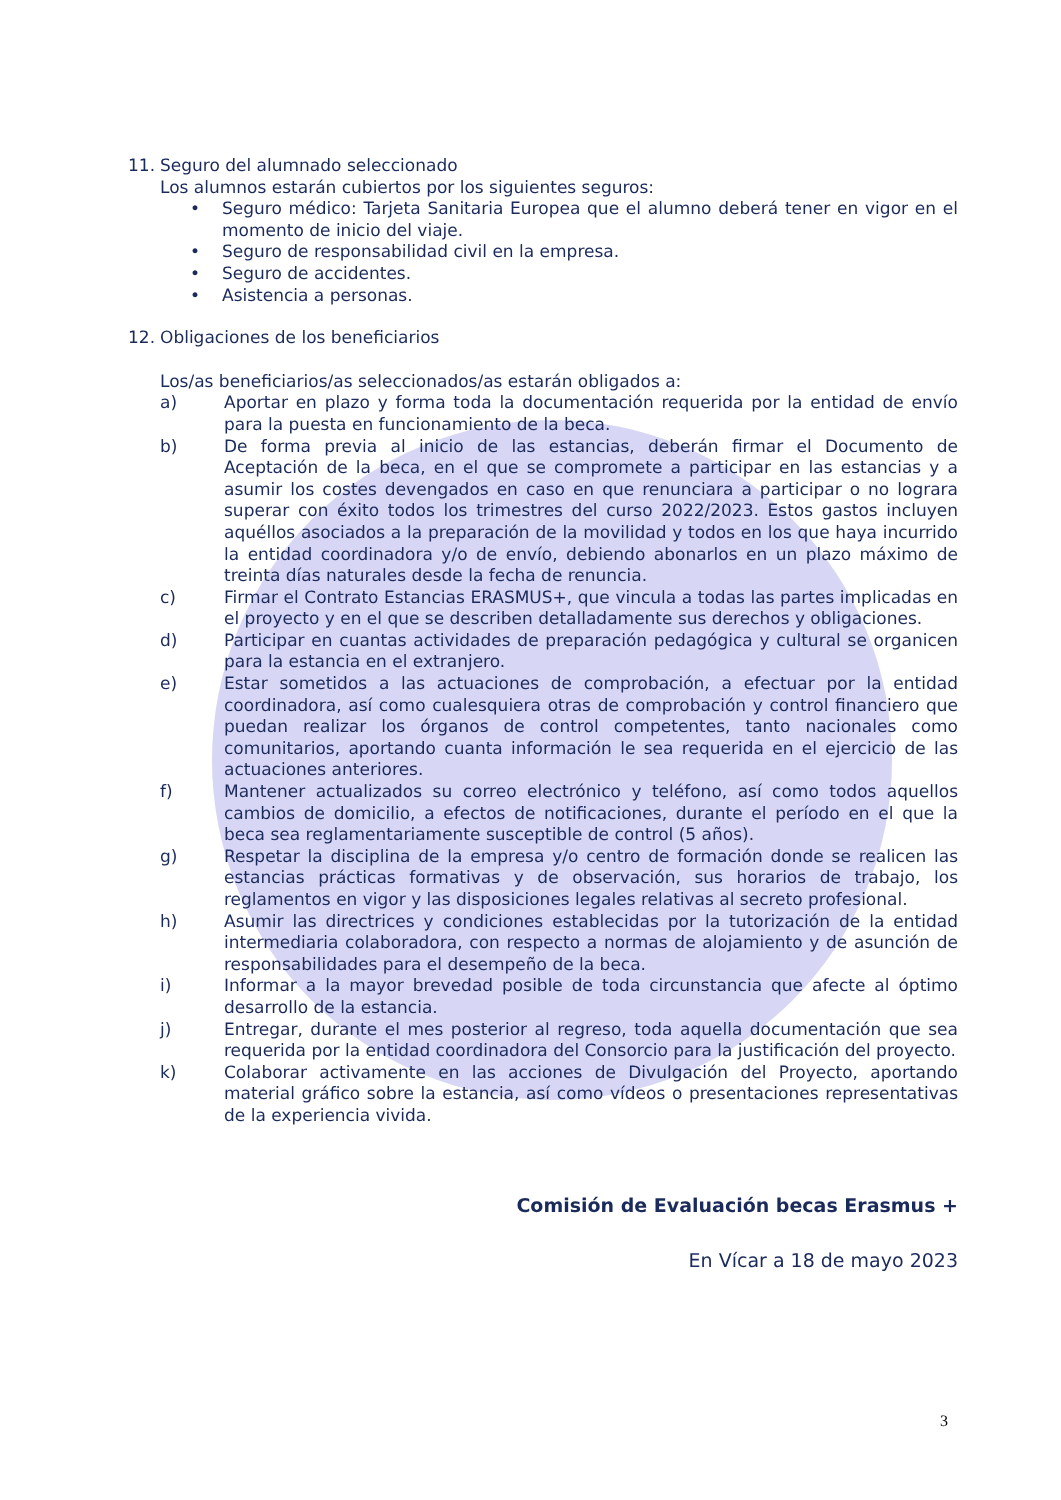11. Seguro del alumnado seleccionado
Los alumnos estarán cubiertos por los siguientes seguros:
• Seguro médico: Tarjeta Sanitaria Europea que el alumno deberá tener en vigor en el momento de inicio del viaje.
• Seguro de responsabilidad civil en la empresa.
• Seguro de accidentes.
• Asistencia a personas.
12. Obligaciones de los beneficiarios
Los/as beneficiarios/as seleccionados/as estarán obligados a:
a) Aportar en plazo y forma toda la documentación requerida por la entidad de envío para la puesta en funcionamiento de la beca.
b) De forma previa al inicio de las estancias, deberán firmar el Documento de Aceptación de la beca, en el que se compromete a participar en las estancias y a asumir los costes devengados en caso en que renunciara a participar o no lograra superar con éxito todos los trimestres del curso 2022/2023. Estos gastos incluyen aquéllos asociados a la preparación de la movilidad y todos en los que haya incurrido la entidad coordinadora y/o de envío, debiendo abonarlos en un plazo máximo de treinta días naturales desde la fecha de renuncia.
c) Firmar el Contrato Estancias ERASMUS+, que vincula a todas las partes implicadas en el proyecto y en el que se describen detalladamente sus derechos y obligaciones.
d) Participar en cuantas actividades de preparación pedagógica y cultural se organicen para la estancia en el extranjero.
e) Estar sometidos a las actuaciones de comprobación, a efectuar por la entidad coordinadora, así como cualesquiera otras de comprobación y control financiero que puedan realizar los órganos de control competentes, tanto nacionales como comunitarios, aportando cuanta información le sea requerida en el ejercicio de las actuaciones anteriores.
f) Mantener actualizados su correo electrónico y teléfono, así como todos aquellos cambios de domicilio, a efectos de notificaciones, durante el período en el que la beca sea reglamentariamente susceptible de control (5 años).
g) Respetar la disciplina de la empresa y/o centro de formación donde se realicen las estancias prácticas formativas y de observación, sus horarios de trabajo, los reglamentos en vigor y las disposiciones legales relativas al secreto profesional.
h) Asumir las directrices y condiciones establecidas por la tutorización de la entidad intermediaria colaboradora, con respecto a normas de alojamiento y de asunción de responsabilidades para el desempeño de la beca.
i) Informar a la mayor brevedad posible de toda circunstancia que afecte al óptimo desarrollo de la estancia.
j) Entregar, durante el mes posterior al regreso, toda aquella documentación que sea requerida por la entidad coordinadora del Consorcio para la justificación del proyecto.
k) Colaborar activamente en las acciones de Divulgación del Proyecto, aportando material gráfico sobre la estancia, así como vídeos o presentaciones representativas de la experiencia vivida.
Comisión de Evaluación becas Erasmus +
En Vícar a 18 de mayo 2023
3